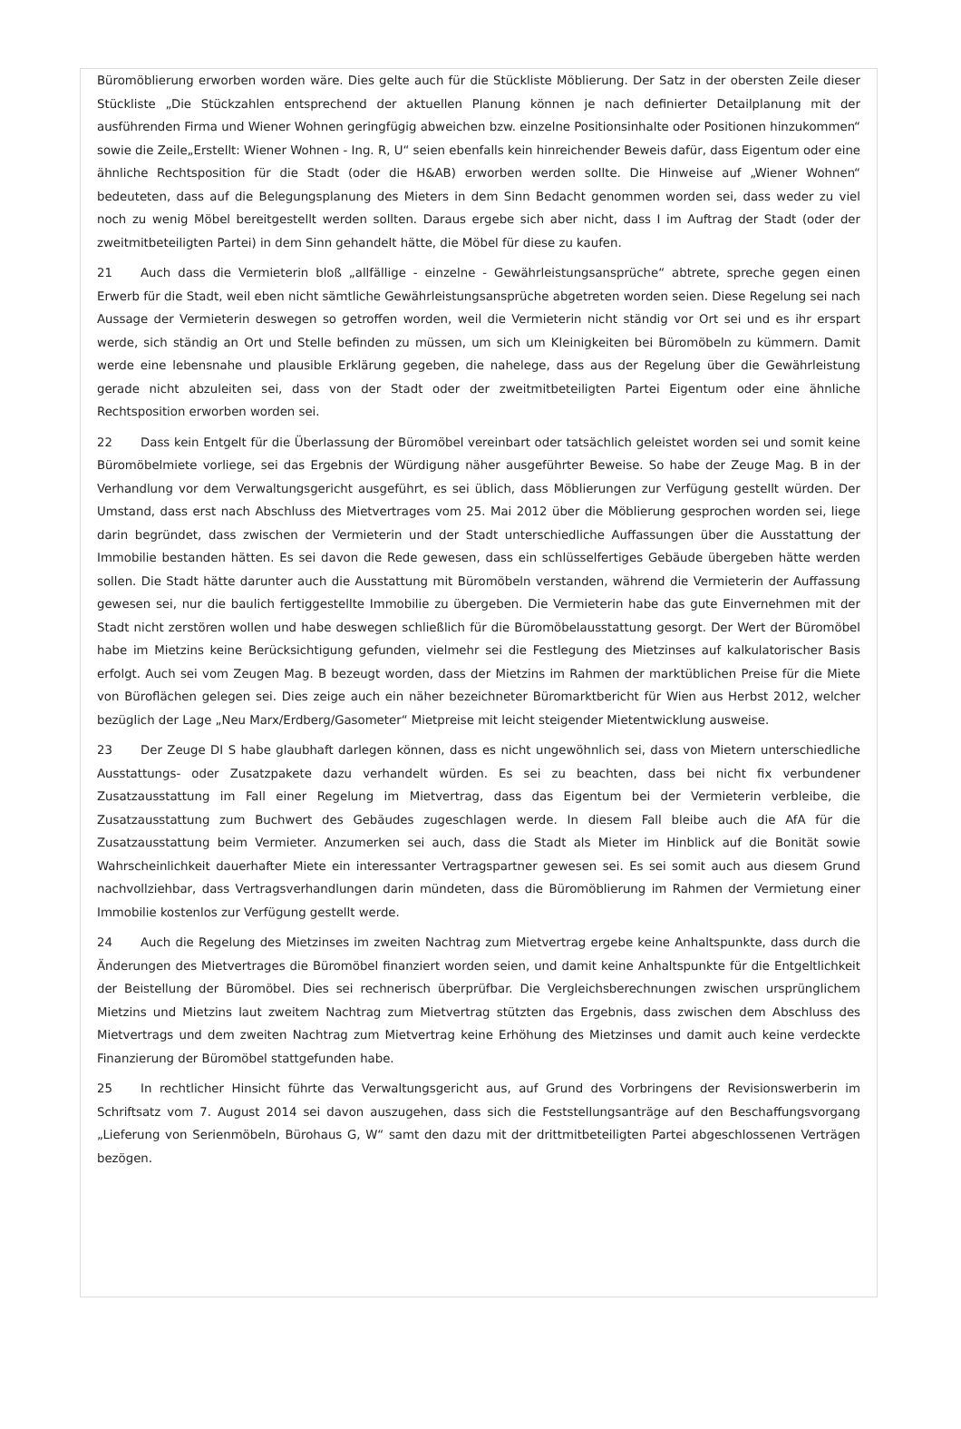Büromöblierung erworben worden wäre. Dies gelte auch für die Stückliste Möblierung. Der Satz in der obersten Zeile dieser Stückliste „Die Stückzahlen entsprechend der aktuellen Planung können je nach definierter Detailplanung mit der ausführenden Firma und Wiener Wohnen geringfügig abweichen bzw. einzelne Positionsinhalte oder Positionen hinzukommen“ sowie die Zeile„Erstellt: Wiener Wohnen - Ing. R, U“ seien ebenfalls kein hinreichender Beweis dafür, dass Eigentum oder eine ähnliche Rechtsposition für die Stadt (oder die H&AB) erworben werden sollte. Die Hinweise auf „Wiener Wohnen“ bedeuteten, dass auf die Belegungsplanung des Mieters in dem Sinn Bedacht genommen worden sei, dass weder zu viel noch zu wenig Möbel bereitgestellt werden sollten. Daraus ergebe sich aber nicht, dass I im Auftrag der Stadt (oder der zweitmitbeteiligten Partei) in dem Sinn gehandelt hätte, die Möbel für diese zu kaufen.
21 Auch dass die Vermieterin bloß „allfällige - einzelne - Gewährleistungsansprüche“ abtrete, spreche gegen einen Erwerb für die Stadt, weil eben nicht sämtliche Gewährleistungsansprüche abgetreten worden seien. Diese Regelung sei nach Aussage der Vermieterin deswegen so getroffen worden, weil die Vermieterin nicht ständig vor Ort sei und es ihr erspart werde, sich ständig an Ort und Stelle befinden zu müssen, um sich um Kleinigkeiten bei Büromöbeln zu kümmern. Damit werde eine lebensnahe und plausible Erklärung gegeben, die nahelege, dass aus der Regelung über die Gewährleistung gerade nicht abzuleiten sei, dass von der Stadt oder der zweitmitbeteiligten Partei Eigentum oder eine ähnliche Rechtsposition erworben worden sei.
22 Dass kein Entgelt für die Überlassung der Büromöbel vereinbart oder tatsächlich geleistet worden sei und somit keine Büromöbelmiete vorliege, sei das Ergebnis der Würdigung näher ausgeführter Beweise. So habe der Zeuge Mag. B in der Verhandlung vor dem Verwaltungsgericht ausgeführt, es sei üblich, dass Möblierungen zur Verfügung gestellt würden. Der Umstand, dass erst nach Abschluss des Mietvertrages vom 25. Mai 2012 über die Möblierung gesprochen worden sei, liege darin begründet, dass zwischen der Vermieterin und der Stadt unterschiedliche Auffassungen über die Ausstattung der Immobilie bestanden hätten. Es sei davon die Rede gewesen, dass ein schlüsselfertiges Gebäude übergeben hätte werden sollen. Die Stadt hätte darunter auch die Ausstattung mit Büromöbeln verstanden, während die Vermieterin der Auffassung gewesen sei, nur die baulich fertiggestellte Immobilie zu übergeben. Die Vermieterin habe das gute Einvernehmen mit der Stadt nicht zerstören wollen und habe deswegen schließlich für die Büromöbelausstattung gesorgt. Der Wert der Büromöbel habe im Mietzins keine Berücksichtigung gefunden, vielmehr sei die Festlegung des Mietzinses auf kalkulatorischer Basis erfolgt. Auch sei vom Zeugen Mag. B bezeugt worden, dass der Mietzins im Rahmen der marktüblichen Preise für die Miete von Büroflächen gelegen sei. Dies zeige auch ein näher bezeichneter Büromarktbericht für Wien aus Herbst 2012, welcher bezüglich der Lage „Neu Marx/Erdberg/Gasometer“ Mietpreise mit leicht steigender Mietentwicklung ausweise.
23 Der Zeuge DI S habe glaubhaft darlegen können, dass es nicht ungewöhnlich sei, dass von Mietern unterschiedliche Ausstattungs- oder Zusatzpakete dazu verhandelt würden. Es sei zu beachten, dass bei nicht fix verbundener Zusatzausstattung im Fall einer Regelung im Mietvertrag, dass das Eigentum bei der Vermieterin verbleibe, die Zusatzausstattung zum Buchwert des Gebäudes zugeschlagen werde. In diesem Fall bleibe auch die AfA für die Zusatzausstattung beim Vermieter. Anzumerken sei auch, dass die Stadt als Mieter im Hinblick auf die Bonität sowie Wahrscheinlichkeit dauerhafter Miete ein interessanter Vertragspartner gewesen sei. Es sei somit auch aus diesem Grund nachvollziehbar, dass Vertragsverhandlungen darin mündeten, dass die Büromöblierung im Rahmen der Vermietung einer Immobilie kostenlos zur Verfügung gestellt werde.
24 Auch die Regelung des Mietzinses im zweiten Nachtrag zum Mietvertrag ergebe keine Anhaltspunkte, dass durch die Änderungen des Mietvertrages die Büromöbel finanziert worden seien, und damit keine Anhaltspunkte für die Entgeltlichkeit der Beistellung der Büromöbel. Dies sei rechnerisch überprüfbar. Die Vergleichsberechnungen zwischen ursprünglichem Mietzins und Mietzins laut zweitem Nachtrag zum Mietvertrag stützten das Ergebnis, dass zwischen dem Abschluss des Mietvertrags und dem zweiten Nachtrag zum Mietvertrag keine Erhöhung des Mietzinses und damit auch keine verdeckte Finanzierung der Büromöbel stattgefunden habe.
25 In rechtlicher Hinsicht führte das Verwaltungsgericht aus, auf Grund des Vorbringens der Revisionswerberin im Schriftsatz vom 7. August 2014 sei davon auszugehen, dass sich die Feststellungsanträge auf den Beschaffungsvorgang „Lieferung von Serienmöbeln, Bürohaus G, W“ samt den dazu mit der drittmitbeteiligten Partei abgeschlossenen Verträgen bezögen.